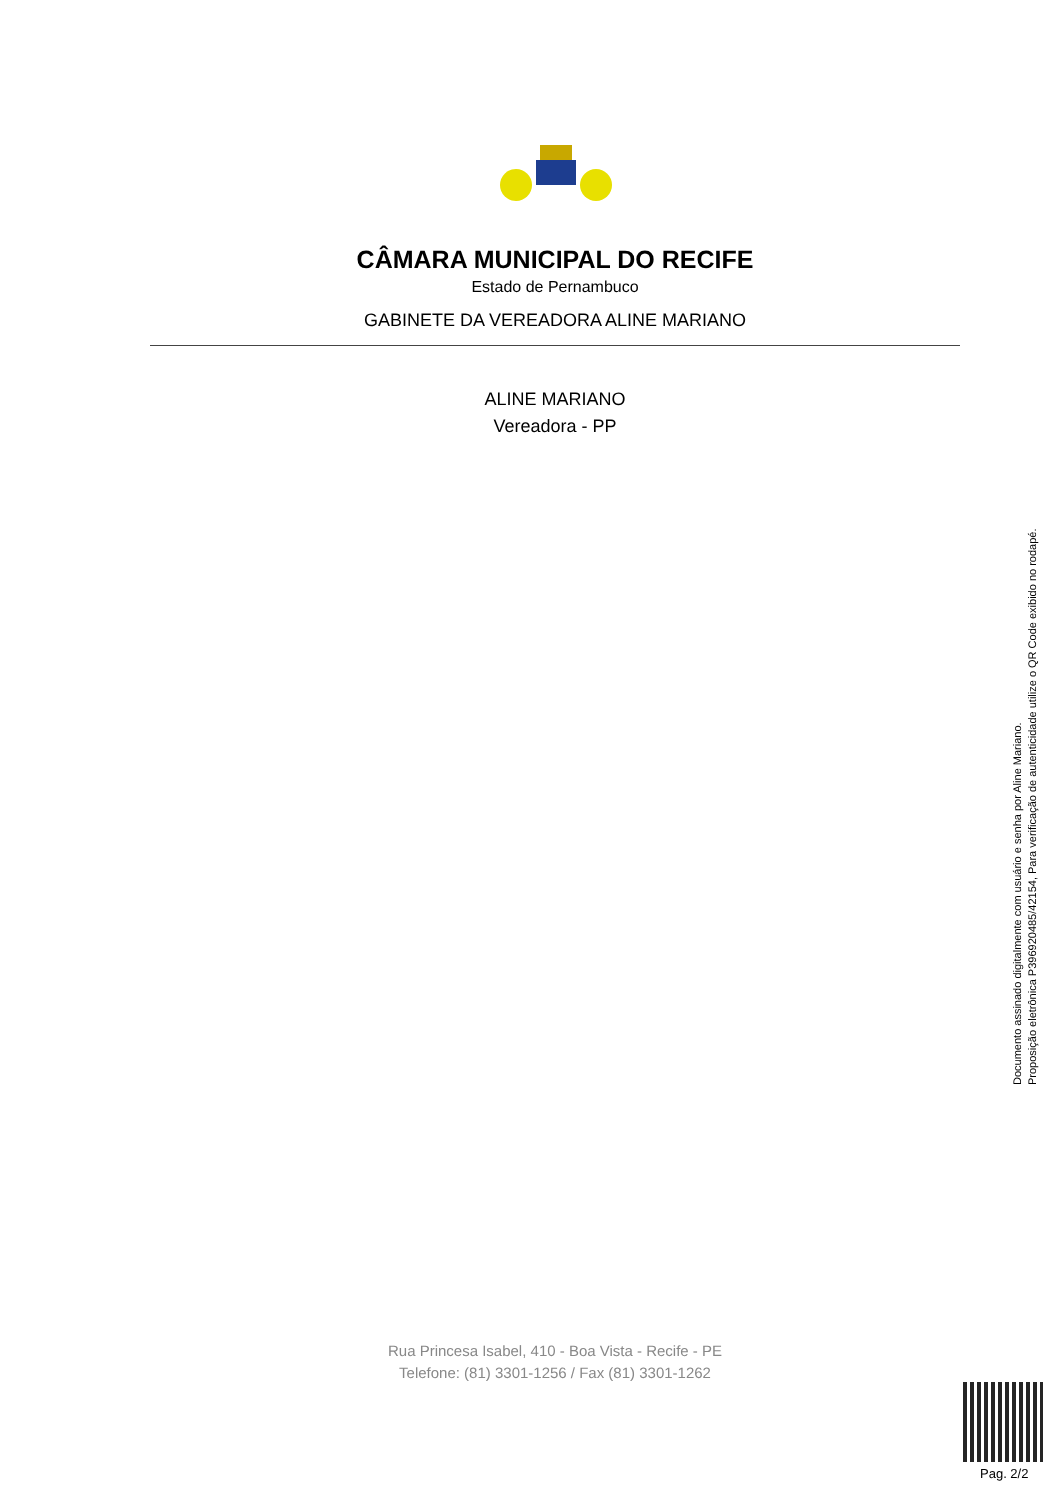CÂMARA MUNICIPAL DO RECIFE
Estado de Pernambuco
GABINETE DA VEREADORA ALINE MARIANO
ALINE MARIANO
Vereadora - PP
Documento assinado digitalmente com usuário e senha por Aline Mariano.
Proposição eletrônica P396920485/42154, Para verificação de autenticidade utilize o QR Code exibido no rodapé.
Rua Princesa Isabel, 410 - Boa Vista - Recife - PE
Telefone: (81) 3301-1256 / Fax (81) 3301-1262
Pag. 2/2